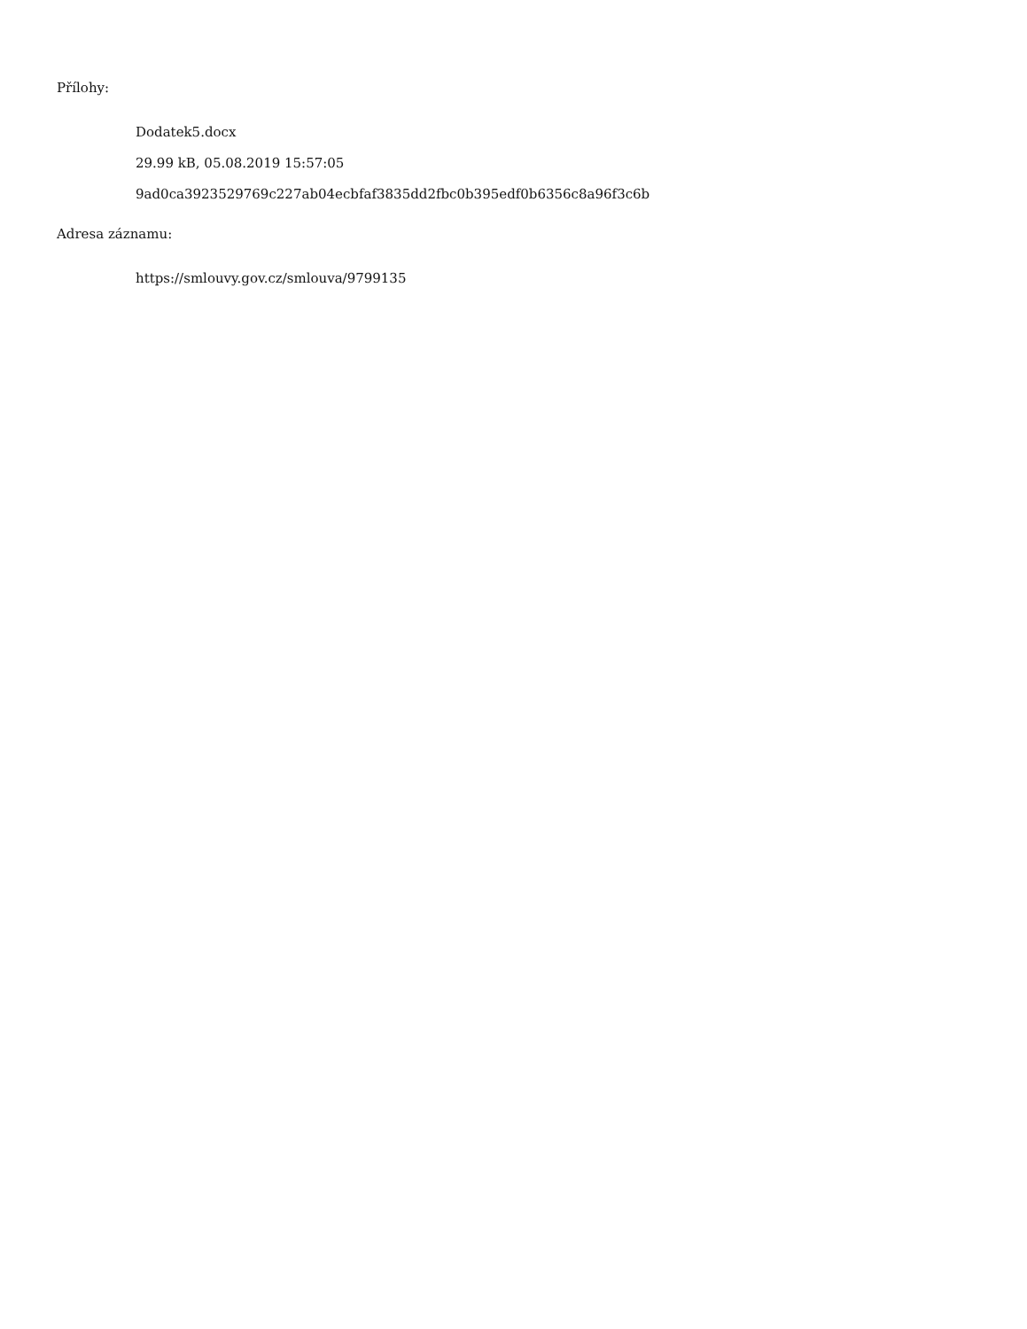Přílohy:
Dodatek5.docx
29.99 kB, 05.08.2019 15:57:05
9ad0ca3923529769c227ab04ecbfaf3835dd2fbc0b395edf0b6356c8a96f3c6b
Adresa záznamu:
https://smlouvy.gov.cz/smlouva/9799135